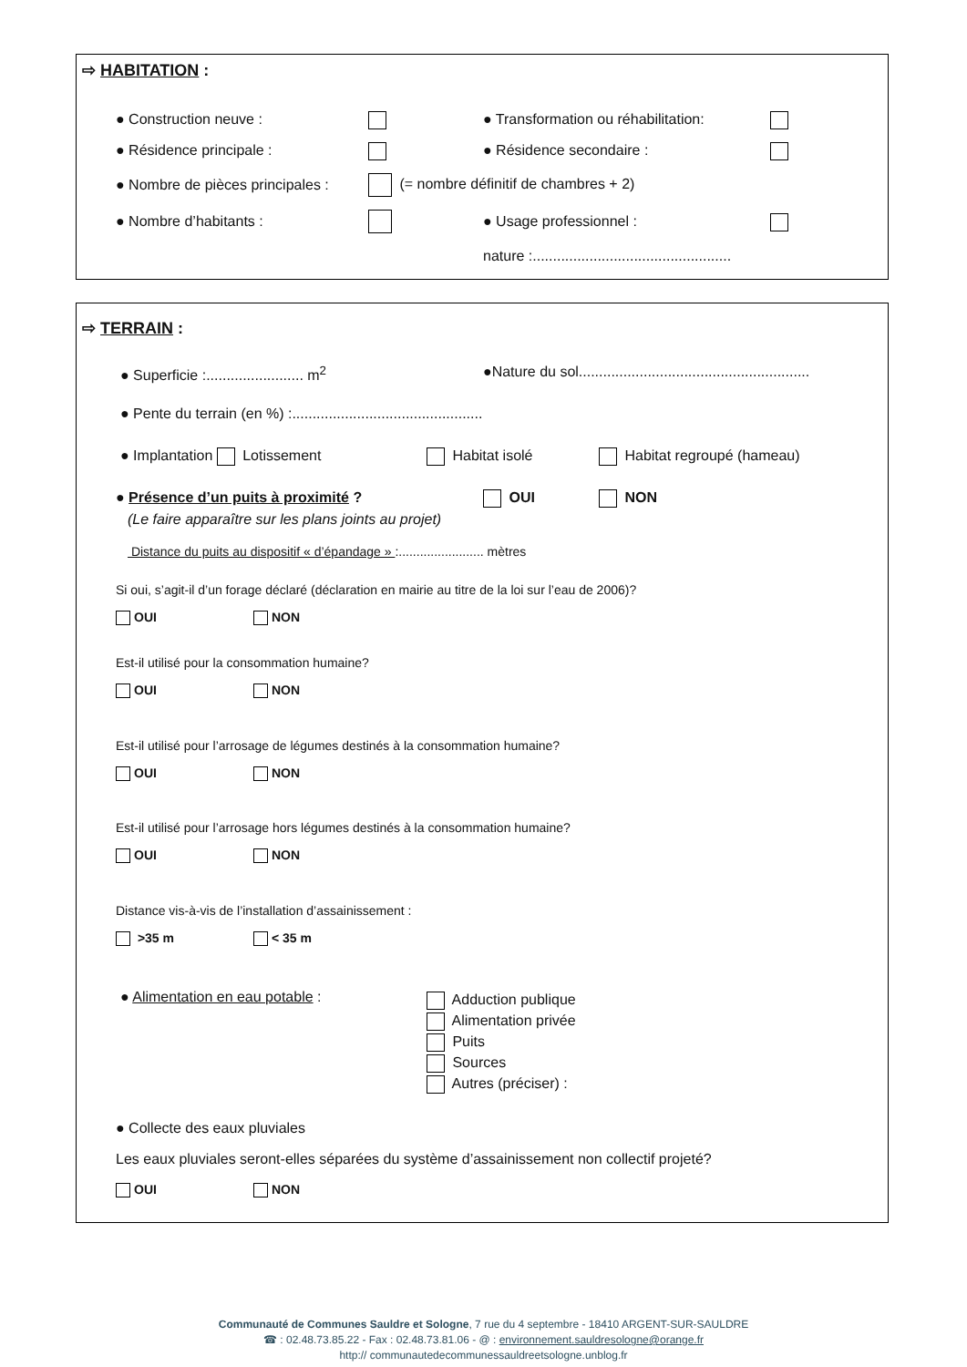⇨ HABITATION :
● Construction neuve : ● Transformation ou réhabilitation:
● Résidence principale : ● Résidence secondaire :
● Nombre de pièces principales : (= nombre définitif de chambres + 2)
● Nombre d’habitants : ● Usage professionnel :
nature :.................................................
⇨ TERRAIN :
● Superficie :........................ m<sup>2</sup> ●Nature du sol.........................................................
● Pente du terrain (en %) :...............................................
● Implantation Lotissement Habitat isolé Habitat regroupé (hameau)
● Présence d’un puits à proximité ? OUI NON
(Le faire apparaître sur les plans joints au projet)
Distance du puits au dispositif « d’épandage » :........................ mètres
Si oui, s’agit-il d’un forage déclaré (déclaration en mairie au titre de la loi sur l’eau de 2006)?
OUI NON
Est-il utilisé pour la consommation humaine?
OUI NON
Est-il utilisé pour l’arrosage de légumes destinés à la consommation humaine?
OUI NON
Est-il utilisé pour l’arrosage hors légumes destinés à la consommation humaine?
OUI NON
Distance vis-à-vis de l’installation d’assainissement :
>35 m < 35 m
● Alimentation en eau potable :
Adduction publique
Alimentation privée
Puits
Sources
Autres (préciser) :
● Collecte des eaux pluviales
Les eaux pluviales seront-elles séparées du système d’assainissement non collectif projeté?
OUI NON
Communauté de Communes Sauldre et Sologne, 7 rue du 4 septembre - 18410 ARGENT-SUR-SAULDRE
☎ : 02.48.73.85.22 - Fax : 02.48.73.81.06 - @ : environnement.sauldresologne@orange.fr
http:// communautedecommunessauldreetsologne.unblog.fr